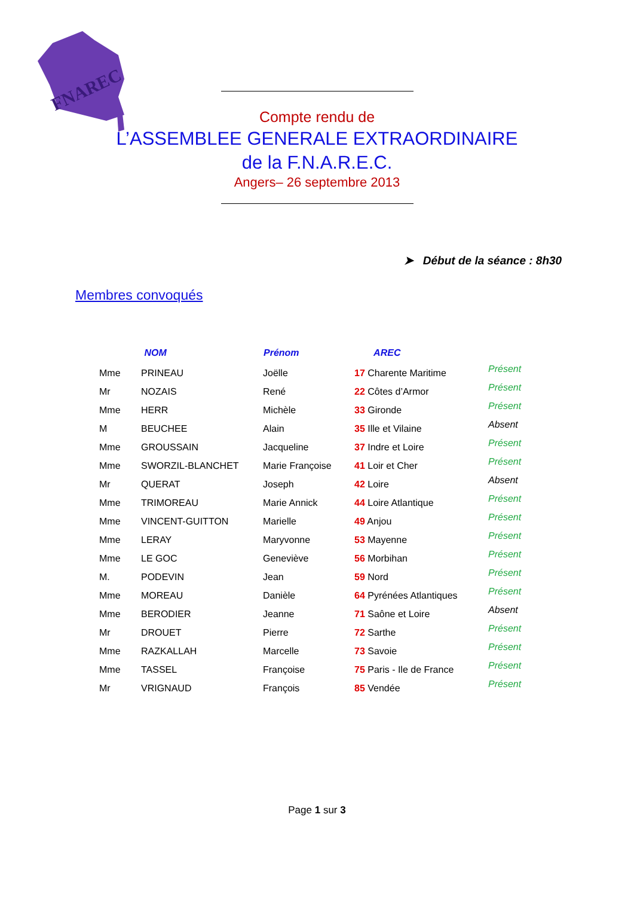FNAREC
Compte rendu de
L’ASSEMBLEE GENERALE EXTRAORDINAIRE
de la F.N.A.R.E.C.
Angers– 26 septembre 2013
➤ Début de la séance : 8h30
Membres convoqués
| | NOM | Prénom | AREC | |
| --- | --- | --- | --- | --- |
| Mme | PRINEAU | Joëlle | 17 Charente Maritime | Présent |
| Mr | NOZAIS | René | 22 Côtes d’Armor | Présent |
| Mme | HERR | Michèle | 33 Gironde | Présent |
| M | BEUCHEE | Alain | 35 Ille et Vilaine | Absent |
| Mme | GROUSSAIN | Jacqueline | 37 Indre et Loire | Présent |
| Mme | SWORZIL-BLANCHET | Marie Françoise | 41 Loir et Cher | Présent |
| Mr | QUERAT | Joseph | 42 Loire | Absent |
| Mme | TRIMOREAU | Marie Annick | 44 Loire Atlantique | Présent |
| Mme | VINCENT-GUITTON | Marielle | 49 Anjou | Présent |
| Mme | LERAY | Maryvonne | 53 Mayenne | Présent |
| Mme | LE GOC | Geneviève | 56 Morbihan | Présent |
| M. | PODEVIN | Jean | 59 Nord | Présent |
| Mme | MOREAU | Danièle | 64 Pyrénées Atlantiques | Présent |
| Mme | BERODIER | Jeanne | 71 Saône et Loire | Absent |
| Mr | DROUET | Pierre | 72 Sarthe | Présent |
| Mme | RAZKALLAH | Marcelle | 73 Savoie | Présent |
| Mme | TASSEL | Françoise | 75 Paris - Ile de France | Présent |
| Mr | VRIGNAUD | François | 85 Vendée | Présent |
Page 1 sur 3